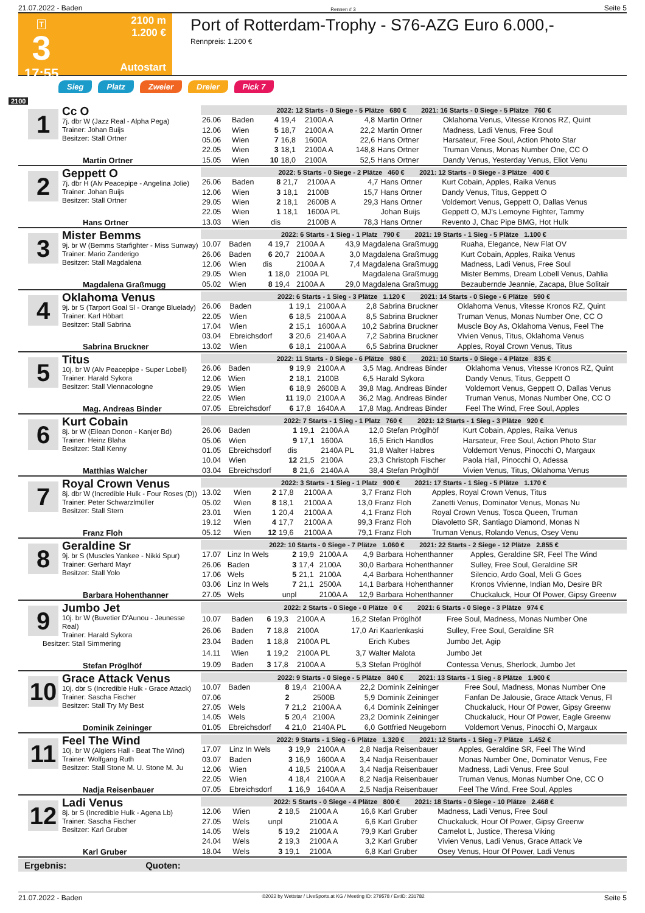21.07.2022 - Baden Rennen # 3 Seite 5
T
3
17:55
2100 m
1.200 €
Autostart
Port of Rotterdam-Trophy - S76-AZG Euro 6.000,-
Rennpreis: 1.200 €
Sieg Platz Zweier Dreier Pick 7
2100
| 1 Cc O 7j. dbr W (Jazz Real - Alpha Pega) Trainer: Johan Buijs Besitzer: Stall Ortner Martin Ortner | 2022: 12 Starts - 0 Siege - 5 Plätze 680 € 2021: 16 Starts - 0 Siege - 5 Plätze 760 € | | | | | | | |
| | 26.06 | Baden | 4 | 19,4 | 2100A A | 4,8 | Martin Ortner | Oklahoma Venus, Vitesse Kronos RZ, Quint |
| | 12.06 | Wien | 5 | 18,7 | 2100A A | 22,2 | Martin Ortner | Madness, Ladi Venus, Free Soul |
| | 05.06 | Wien | 7 | 16,8 | 1600A | 22,6 | Hans Ortner | Harsateur, Free Soul, Action Photo Star |
| | 22.05 | Wien | 3 | 18,1 | 2100A A | 148,8 | Hans Ortner | Truman Venus, Monas Number One, CC O |
| | 15.05 | Wien | 10 | 18,0 | 2100A | 52,5 | Hans Ortner | Dandy Venus, Yesterday Venus, Eliot Venu |
| 2 Geppett O 7j. dbr H (Alv Peacepipe - Angelina Jolie) Trainer: Johan Buijs Besitzer: Stall Ortner Hans Ortner | 2022: 5 Starts - 0 Siege - 2 Plätze 460 € 2021: 12 Starts - 0 Siege - 3 Plätze 400 € | | | | | | | |
| | 26.06 | Baden | 8 | 21,7 | 2100A A | 4,7 | Hans Ortner | Kurt Cobain, Apples, Raika Venus |
| | 12.06 | Wien | 3 | 18,1 | 2100B | 15,7 | Hans Ortner | Dandy Venus, Titus, Geppett O |
| | 29.05 | Wien | 2 | 18,1 | 2600B A | 29,3 | Hans Ortner | Voldemort Venus, Geppett O, Dallas Venus |
| | 22.05 | Wien | 1 | 18,1 | 1600A PL | | Johan Buijs | Geppett O, MJ's Lemoyne Fighter, Tammy |
| | 13.03 | Wien | dis | | 2100B A | 78,3 | Hans Ortner | Revento J, Chac Pipe BMG, Hot Hulk |
| 3 Mister Bemms 9j. br W (Bemms Starfighter - Miss Sunway) Trainer: Mario Zanderigo Besitzer: Stall Magdalena Magdalena Graßmugg | 2022: 6 Starts - 1 Sieg - 1 Platz 790 € 2021: 19 Starts - 1 Sieg - 5 Plätze 1.100 € | | | | | | | |
| | 10.07 | Baden | 4 | 19,7 | 2100A A | 43,9 | Magdalena Graßmugg | Ruaha, Elegance, New Flat OV |
| | 26.06 | Baden | 6 | 20,7 | 2100A A | 3,0 | Magdalena Graßmugg | Kurt Cobain, Apples, Raika Venus |
| | 12.06 | Wien | dis | | 2100A A | 7,4 | Magdalena Graßmugg | Madness, Ladi Venus, Free Soul |
| | 29.05 | Wien | 1 | 18,0 | 2100A PL | | Magdalena Graßmugg | Mister Bemms, Dream Lobell Venus, Dahlia |
| | 05.02 | Wien | 8 | 19,4 | 2100A A | 29,0 | Magdalena Graßmugg | Bezaubernde Jeannie, Zacapa, Blue Solitair |
| 4 Oklahoma Venus 9j. br S (Tarport Goal Sl - Orange Bluelady) Trainer: Karl Höbart Besitzer: Stall Sabrina Sabrina Bruckner | 2022: 6 Starts - 1 Sieg - 3 Plätze 1.120 € 2021: 14 Starts - 0 Siege - 6 Plätze 590 € | | | | | | | |
| | 26.06 | Baden | 1 | 19,1 | 2100A A | 2,8 | Sabrina Bruckner | Oklahoma Venus, Vitesse Kronos RZ, Quint |
| | 22.05 | Wien | 6 | 18,5 | 2100A A | 8,5 | Sabrina Bruckner | Truman Venus, Monas Number One, CC O |
| | 17.04 | Wien | 2 | 15,1 | 1600A A | 10,2 | Sabrina Bruckner | Muscle Boy As, Oklahoma Venus, Feel The |
| | 03.04 | Ebreichsdorf | 3 | 20,6 | 2140A A | 7,2 | Sabrina Bruckner | Vivien Venus, Titus, Oklahoma Venus |
| | 13.02 | Wien | 6 | 18,1 | 2100A A | 6,5 | Sabrina Bruckner | Apples, Royal Crown Venus, Titus |
| 5 Titus 10j. br W (Alv Peacepipe - Super Lobell) Trainer: Harald Sykora Besitzer: Stall Viennacologne Mag. Andreas Binder | 2022: 11 Starts - 0 Siege - 6 Plätze 980 € 2021: 10 Starts - 0 Siege - 4 Plätze 835 € | | | | | | | |
| | 26.06 | Baden | 9 | 19,9 | 2100A A | 3,5 | Mag. Andreas Binder | Oklahoma Venus, Vitesse Kronos RZ, Quint |
| | 12.06 | Wien | 2 | 18,1 | 2100B | 6,5 | Harald Sykora | Dandy Venus, Titus, Geppett O |
| | 29.05 | Wien | 6 | 18,9 | 2600B A | 39,8 | Mag. Andreas Binder | Voldemort Venus, Geppett O, Dallas Venus |
| | 22.05 | Wien | 11 | 19,0 | 2100A A | 36,2 | Mag. Andreas Binder | Truman Venus, Monas Number One, CC O |
| | 07.05 | Ebreichsdorf | 6 | 17,8 | 1640A A | 17,8 | Mag. Andreas Binder | Feel The Wind, Free Soul, Apples |
| 6 Kurt Cobain 8j. br W (Eilean Donon - Kanjer Bd) Trainer: Heinz Blaha Besitzer: Stall Kenny Matthias Walcher | 2022: 7 Starts - 1 Sieg - 1 Platz 760 € 2021: 12 Starts - 1 Sieg - 3 Plätze 920 € | | | | | | | |
| | 26.06 | Baden | 1 | 19,1 | 2100A A | 12,0 | Stefan Pröglhöf | Kurt Cobain, Apples, Raika Venus |
| | 05.06 | Wien | 9 | 17,1 | 1600A | 16,5 | Erich Handlos | Harsateur, Free Soul, Action Photo Star |
| | 01.05 | Ebreichsdorf | dis | | 2140A PL | 31,8 | Walter Habres | Voldemort Venus, Pinocchi O, Margaux |
| | 10.04 | Wien | 12 | 21,5 | 2100A | 23,3 | Christoph Fischer | Paola Hall, Pinocchi O, Adessa |
| | 03.04 | Ebreichsdorf | 8 | 21,6 | 2140A A | 38,4 | Stefan Pröglhöf | Vivien Venus, Titus, Oklahoma Venus |
| 7 Royal Crown Venus 8j. dbr W (Incredible Hulk - Four Roses (D)) Trainer: Peter Schwarzlmüller Besitzer: Stall Stern Franz Floh | 2022: 3 Starts - 1 Sieg - 1 Platz 900 € 2021: 17 Starts - 1 Sieg - 5 Plätze 1.170 € | | | | | | | |
| | 13.02 | Wien | 2 | 17,8 | 2100A A | 3,7 | Franz Floh | Apples, Royal Crown Venus, Titus |
| | 05.02 | Wien | 8 | 18,1 | 2100A A | 13,0 | Franz Floh | Zanetti Venus, Dominator Venus, Monas Nu |
| | 23.01 | Wien | 1 | 20,4 | 2100A A | 4,1 | Franz Floh | Royal Crown Venus, Tosca Queen, Truman |
| | 19.12 | Wien | 4 | 17,7 | 2100A A | 99,3 | Franz Floh | Diavoletto SR, Santiago Diamond, Monas N |
| | 05.12 | Wien | 12 | 19,6 | 2100A A | 79,1 | Franz Floh | Truman Venus, Rolando Venus, Osey Venu |
| 8 Geraldine Sr 9j. br S (Muscles Yankee - Nikki Spur) Trainer: Gerhard Mayr Besitzer: Stall Yolo Barbara Hohenthanner | 2022: 10 Starts - 0 Siege - 7 Plätze 1.060 € 2021: 22 Starts - 2 Siege - 12 Plätze 2.855 € | | | | | | | |
| | 17.07 | Linz In Wels | 2 | 19,9 | 2100A A | 4,9 | Barbara Hohenthanner | Apples, Geraldine SR, Feel The Wind |
| | 26.06 | Baden | 3 | 17,4 | 2100A | 30,0 | Barbara Hohenthanner | Sulley, Free Soul, Geraldine SR |
| | 17.06 | Wels | 5 | 21,1 | 2100A | 4,4 | Barbara Hohenthanner | Silencio, Ardo Goal, Meli G Goes |
| | 03.06 | Linz In Wels | 7 | 21,1 | 2500A | 14,1 | Barbara Hohenthanner | Kronos Vivienne, Indian Mo, Desire BR |
| | 27.05 | Wels | unpl | | 2100A A | 12,9 | Barbara Hohenthanner | Chuckaluck, Hour Of Power, Gipsy Greenw |
| 9 Jumbo Jet 10j. br W (Buvetier D'Aunou - Jeunesse Real) Trainer: Harald Sykora Besitzer: Stall Simmering Stefan Pröglhöf | 2022: 2 Starts - 0 Siege - 0 Plätze 0 € 2021: 6 Starts - 0 Siege - 3 Plätze 974 € | | | | | | | |
| | 10.07 | Baden | 6 | 19,3 | 2100A A | 16,2 | Stefan Pröglhöf | Free Soul, Madness, Monas Number One |
| | 26.06 | Baden | 7 | 18,8 | 2100A | 17,0 | Ari Kaarlenkaski | Sulley, Free Soul, Geraldine SR |
| | 23.04 | Baden | 1 | 18,8 | 2100A PL | | Erich Kubes | Jumbo Jet, Agip |
| | 14.11 | Wien | 1 | 19,2 | 2100A PL | 3,7 | Walter Malota | Jumbo Jet |
| | 19.09 | Baden | 3 | 17,8 | 2100A A | 5,3 | Stefan Pröglhöf | Contessa Venus, Sherlock, Jumbo Jet |
| 10 Grace Attack Venus 10j. dbr S (Incredible Hulk - Grace Attack) Trainer: Sascha Fischer Besitzer: Stall Try My Best Dominik Zeininger | 2022: 9 Starts - 0 Siege - 5 Plätze 840 € 2021: 13 Starts - 1 Sieg - 8 Plätze 1.900 € | | | | | | | |
| | 10.07 | Baden | 8 | 19,4 | 2100A A | 22,2 | Dominik Zeininger | Free Soul, Madness, Monas Number One |
| | 07.06 | | 2 | | 2500B | 5,9 | Dominik Zeininger | Fanfan De Jalousie, Grace Attack Venus, Fl |
| | 27.05 | Wels | 7 | 21,2 | 2100A A | 6,4 | Dominik Zeininger | Chuckaluck, Hour Of Power, Gipsy Greenw |
| | 14.05 | Wels | 5 | 20,4 | 2100A | 23,2 | Dominik Zeininger | Chuckaluck, Hour Of Power, Eagle Greenw |
| | 01.05 | Ebreichsdorf | 4 | 21,0 | 2140A PL | 6,0 | Gottfried Neugeborn | Voldemort Venus, Pinocchi O, Margaux |
| 11 Feel The Wind 10j. br W (Algiers Hall - Beat The Wind) Trainer: Wolfgang Ruth Besitzer: Stall Stone M. U. Stone M. Ju Nadja Reisenbauer | 2022: 9 Starts - 1 Sieg - 6 Plätze 1.320 € 2021: 12 Starts - 1 Sieg - 7 Plätze 1.452 € | | | | | | | |
| | 17.07 | Linz In Wels | 3 | 19,9 | 2100A A | 2,8 | Nadja Reisenbauer | Apples, Geraldine SR, Feel The Wind |
| | 03.07 | Baden | 3 | 16,9 | 1600A A | 3,4 | Nadja Reisenbauer | Monas Number One, Dominator Venus, Fee |
| | 12.06 | Wien | 4 | 18,5 | 2100A A | 3,4 | Nadja Reisenbauer | Madness, Ladi Venus, Free Soul |
| | 22.05 | Wien | 4 | 18,4 | 2100A A | 8,2 | Nadja Reisenbauer | Truman Venus, Monas Number One, CC O |
| | 07.05 | Ebreichsdorf | 1 | 16,9 | 1640A A | 2,5 | Nadja Reisenbauer | Feel The Wind, Free Soul, Apples |
| 12 Ladi Venus 8j. br S (Incredible Hulk - Agena Lb) Trainer: Sascha Fischer Besitzer: Karl Gruber Karl Gruber | 2022: 5 Starts - 0 Siege - 4 Plätze 800 € 2021: 18 Starts - 0 Siege - 10 Plätze 2.468 € | | | | | | | |
| | 12.06 | Wien | 2 | 18,5 | 2100A A | 16,6 | Karl Gruber | Madness, Ladi Venus, Free Soul |
| | 27.05 | Wels | unpl | | 2100A A | 6,6 | Karl Gruber | Chuckaluck, Hour Of Power, Gipsy Greenw |
| | 14.05 | Wels | 5 | 19,2 | 2100A A | 79,9 | Karl Gruber | Camelot L, Justice, Theresa Viking |
| | 24.04 | Wels | 2 | 19,3 | 2100A A | 3,2 | Karl Gruber | Vivien Venus, Ladi Venus, Grace Attack Ve |
| | 18.04 | Wels | 3 | 19,1 | 2100A | 6,8 | Karl Gruber | Osey Venus, Hour Of Power, Ladi Venus |
Ergebnis: Quoten:
21.07.2022 - Baden ©2022 by Wettstar / LiveSports.at KG / Meeting ID: 279578 / ExtID: 231782 Seite 5